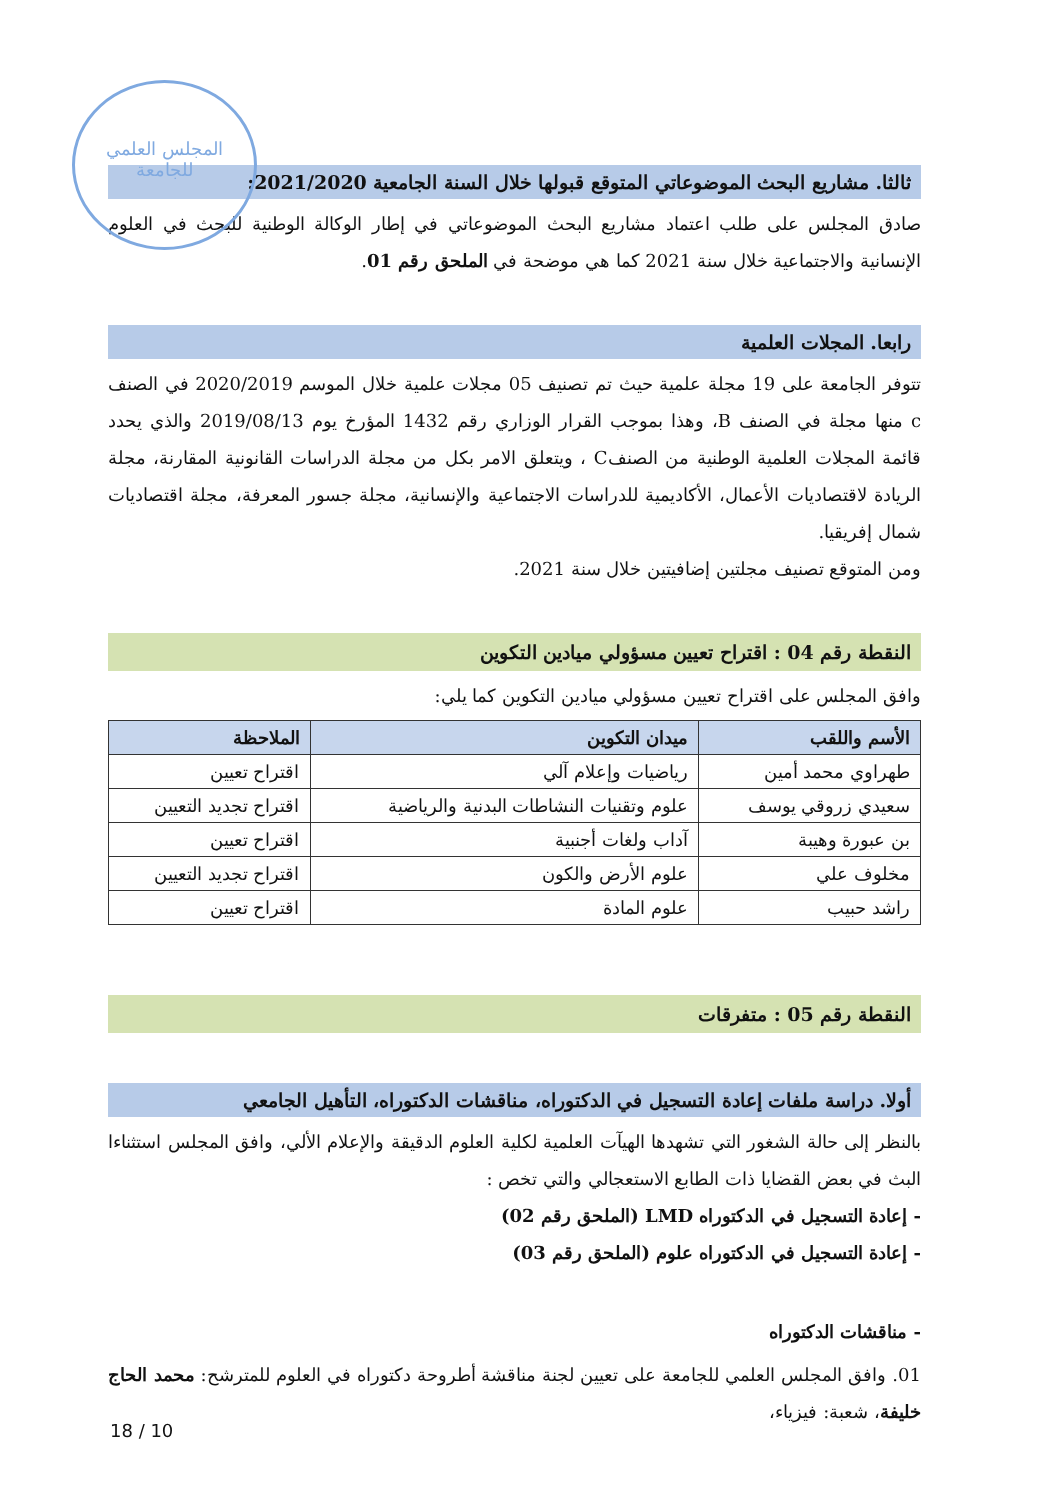المجلس العلمي
للجامعة
ثالثا. مشاريع البحث الموضوعاتي المتوقع قبولها خلال السنة الجامعية 2021/2020:
صادق المجلس على طلب اعتماد مشاريع البحث الموضوعاتي في إطار الوكالة الوطنية للبحث في العلوم الإنسانية والاجتماعية خلال سنة 2021 كما هي موضحة في الملحق رقم 01.
رابعا. المجلات العلمية
تتوفر الجامعة على 19 مجلة علمية حيث تم تصنيف 05 مجلات علمية خلال الموسم 2020/2019 في الصنف c منها مجلة في الصنف B، وهذا بموجب القرار الوزاري رقم 1432 المؤرخ يوم 2019/08/13 والذي يحدد قائمة المجلات العلمية الوطنية من الصنفC ، ويتعلق الامر بكل من مجلة الدراسات القانونية المقارنة، مجلة الريادة لاقتصاديات الأعمال، الأكاديمية للدراسات الاجتماعية والإنسانية، مجلة جسور المعرفة، مجلة اقتصاديات شمال إفريقيا.
ومن المتوقع تصنيف مجلتين إضافيتين خلال سنة 2021.
النقطة رقم 04 : اقتراح تعيين مسؤولي ميادين التكوين
وافق المجلس على اقتراح تعيين مسؤولي ميادين التكوين كما يلي:
| الأسم واللقب | ميدان التكوين | الملاحظة |
| --- | --- | --- |
| طهراوي محمد أمين | رياضيات وإعلام آلي | اقتراح تعيين |
| سعيدي زروقي يوسف | علوم وتقنيات النشاطات البدنية والرياضية | اقتراح تجديد التعيين |
| بن عبورة وهيبة | آداب ولغات أجنبية | اقتراح تعيين |
| مخلوف علي | علوم الأرض والكون | اقتراح تجديد التعيين |
| راشد حبيب | علوم المادة | اقتراح تعيين |
النقطة رقم 05 : متفرقات
أولا. دراسة ملفات إعادة التسجيل في الدكتوراه، مناقشات الدكتوراه، التأهيل الجامعي
بالنظر إلى حالة الشغور التي تشهدها الهيآت العلمية لكلية العلوم الدقيقة والإعلام الألي، وافق المجلس استثناءا البث في بعض القضايا ذات الطابع الاستعجالي والتي تخص :
- إعادة التسجيل في الدكتوراه LMD (الملحق رقم 02)
- إعادة التسجيل في الدكتوراه علوم (الملحق رقم 03)
- مناقشات الدكتوراه
01. وافق المجلس العلمي للجامعة على تعيين لجنة مناقشة أطروحة دكتوراه في العلوم للمترشح: محمد الحاج خليفة، شعبة: فيزياء،
18 / 10